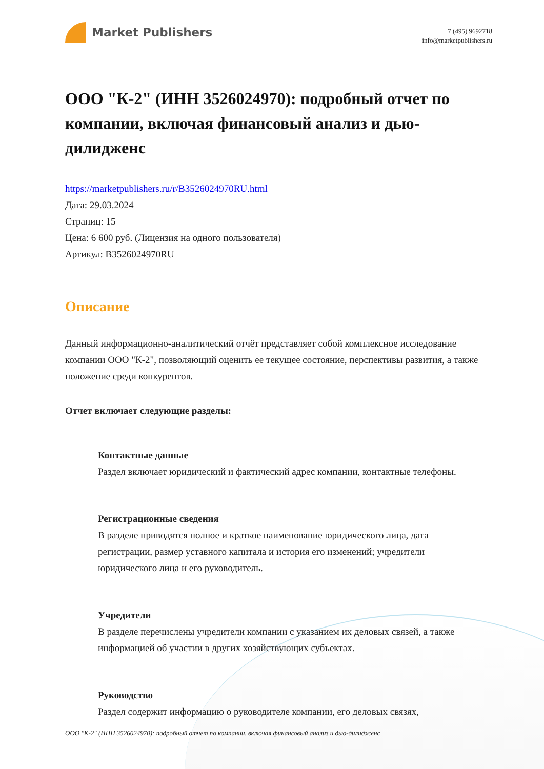Market Publishers
+7 (495) 9692718
info@marketpublishers.ru
ООО "К-2" (ИНН 3526024970): подробный отчет по компании, включая финансовый анализ и дью-дилидженс
https://marketpublishers.ru/r/B3526024970RU.html
Дата: 29.03.2024
Страниц: 15
Цена: 6 600 руб. (Лицензия на одного пользователя)
Артикул: B3526024970RU
Описание
Данный информационно-аналитический отчёт представляет собой комплексное исследование компании ООО "К-2", позволяющий оценить ее текущее состояние, перспективы развития, а также положение среди конкурентов.
Отчет включает следующие разделы:
Контактные данные
Раздел включает юридический и фактический адрес компании, контактные телефоны.
Регистрационные сведения
В разделе приводятся полное и краткое наименование юридического лица, дата регистрации, размер уставного капитала и история его изменений; учредители юридического лица и его руководитель.
Учредители
В разделе перечислены учредители компании с указанием их деловых связей, а также информацией об участии в других хозяйствующих субъектах.
Руководство
Раздел содержит информацию о руководителе компании, его деловых связях,
ООО "К-2" (ИНН 3526024970): подробный отчет по компании, включая финансовый анализ и дью-дилидженс